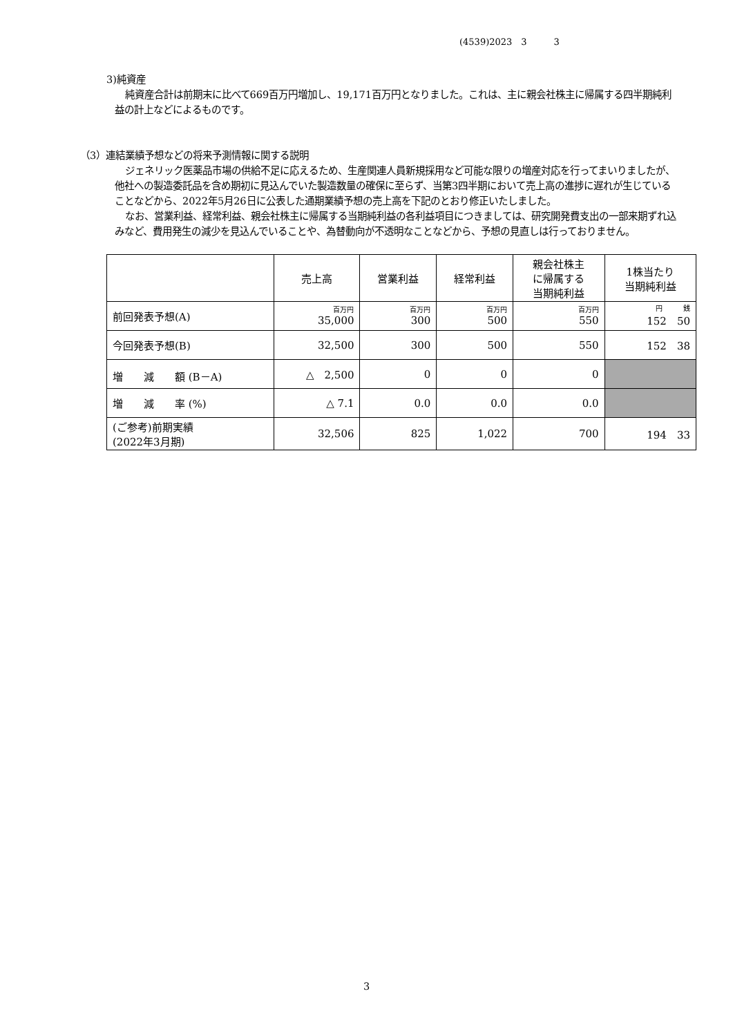(4539)2023　3　　　3
3)純資産
純資産合計は前期末に比べて669百万円増加し、19,171百万円となりました。これは、主に親会社株主に帰属する四半期純利益の計上などによるものです。
（3）連結業績予想などの将来予測情報に関する説明
ジェネリック医薬品市場の供給不足に応えるため、生産関連人員新規採用など可能な限りの増産対応を行ってまいりましたが、他社への製造委託品を含め期初に見込んでいた製造数量の確保に至らず、当第3四半期において売上高の進捗に遅れが生じていることなどから、2022年5月26日に公表した通期業績予想の売上高を下記のとおり修正いたしました。
なお、営業利益、経常利益、親会社株主に帰属する当期純利益の各利益項目につきましては、研究開発費支出の一部来期ずれ込みなど、費用発生の減少を見込んでいることや、為替動向が不透明なことなどから、予想の見直しは行っておりません。
| | 売上高 | 営業利益 | 経常利益 | 親会社株主 に帰属する 当期純利益 | 1株当たり 当期純利益 |
| --- | --- | --- | --- | --- | --- |
| 前回発表予想(A) | 百万円 35,000 | 百万円 300 | 百万円 500 | 百万円 550 | 円 銭 152 50 |
| 今回発表予想(B) | 32,500 | 300 | 500 | 550 | 152 38 |
| 増 減 額 (B－A) | △ 2,500 | 0 | 0 | 0 | |
| 増 減 率 (%) | △ 7.1 | 0.0 | 0.0 | 0.0 | |
| (ご参考)前期実績 (2022年3月期) | 32,506 | 825 | 1,022 | 700 | 194 33 |
3